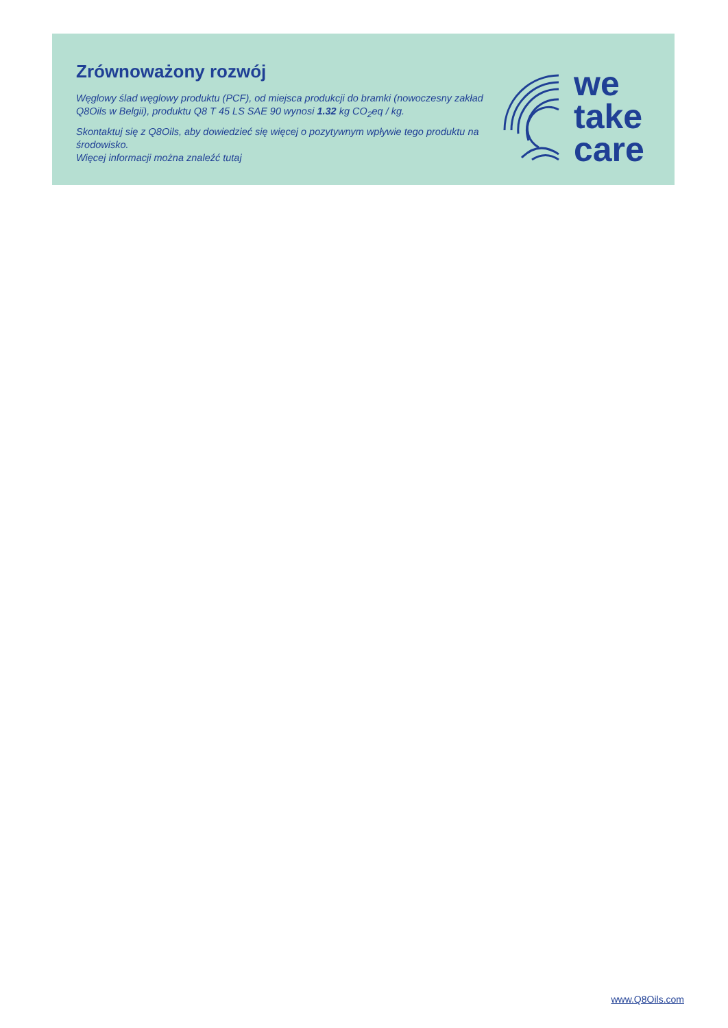Zrównoważony rozwój
Węglowy ślad węglowy produktu (PCF), od miejsca produkcji do bramki (nowoczesny zakład Q8Oils w Belgii), produktu Q8 T 45 LS SAE 90 wynosi 1.32 kg CO<sub>2</sub>eq / kg.
Skontaktuj się z Q8Oils, aby dowiedzieć się więcej o pozytywnym wpływie tego produktu na środowisko.
Więcej informacji można znaleźć tutaj
we
take
care
www.Q8Oils.com